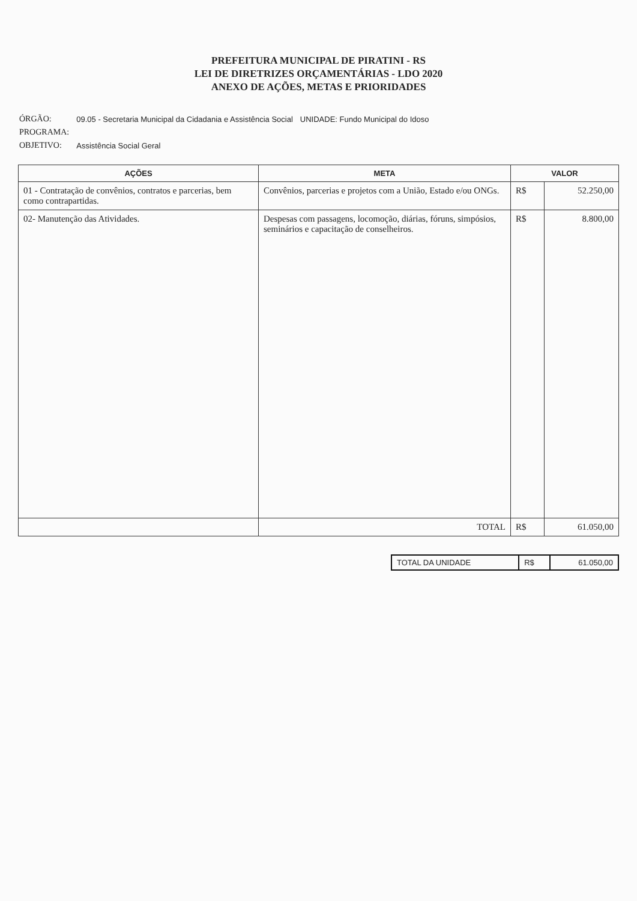PREFEITURA MUNICIPAL DE PIRATINI - RS
LEI DE DIRETRIZES ORÇAMENTÁRIAS - LDO 2020
ANEXO DE AÇÕES, METAS E PRIORIDADES
| ÓRGÃO: | 09.05 - Secretaria Municipal da Cidadania e Assistência Social | UNIDADE: Fundo Municipal do Idoso |
| PROGRAMA: | | |
| OBJETIVO: | Assistência Social Geral | |
| AÇÕES | META | VALOR | |
| --- | --- | --- | --- |
| 01 - Contratação de convênios, contratos e parcerias, bem como contrapartidas. | Convênios, parcerias e projetos com a União, Estado e/ou ONGs. | R$ | 52.250,00 |
| 02- Manutenção das Atividades. | Despesas com passagens, locomoção, diárias, fóruns, simpósios, seminários e capacitação de conselheiros. | R$ | 8.800,00 |
| | TOTAL | R$ | 61.050,00 |
| TOTAL DA UNIDADE | R$ | 61.050,00 |